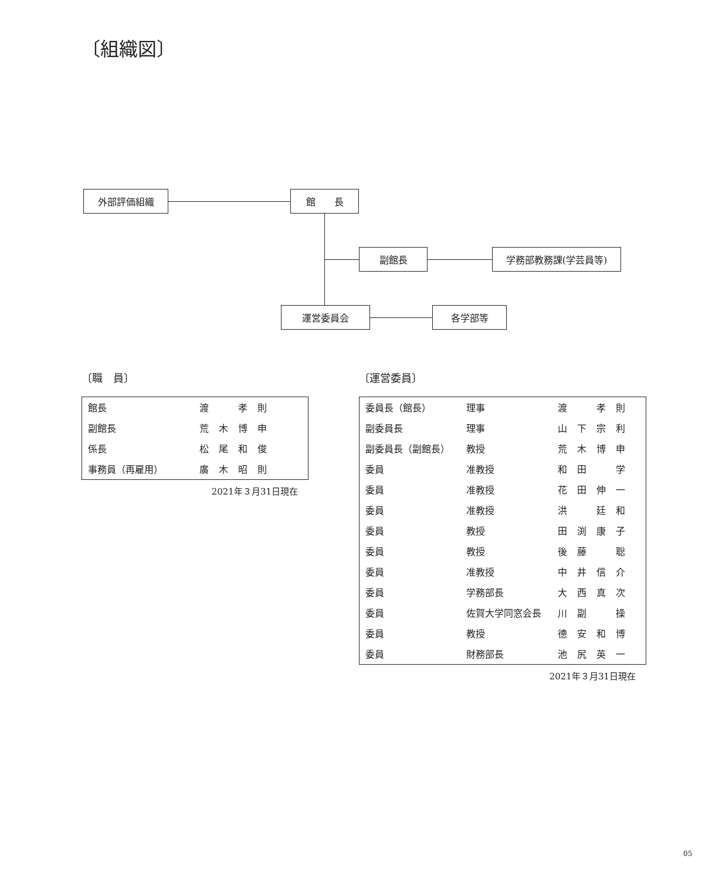〔組織図〕
外部評価組織 館　　長
副館長 学務部教務課(学芸員等)
運営委員会 各学部等
〔職　員〕
| 館長 | 渡 孝則 |
| 副館長 | 荒木博申 |
| 係長 | 松尾和俊 |
| 事務員（再雇用） | 廣木昭則 |
2021年３月31日現在
〔運営委員〕
| 委員長（館長） | 理事 | 渡 孝則 |
| 副委員長 | 理事 | 山下宗利 |
| 副委員長（副館長） | 教授 | 荒木博申 |
| 委員 | 准教授 | 和田 学 |
| 委員 | 准教授 | 花田伸一 |
| 委員 | 准教授 | 洪 廷和 |
| 委員 | 教授 | 田渕康子 |
| 委員 | 教授 | 後藤 聡 |
| 委員 | 准教授 | 中井信介 |
| 委員 | 学務部長 | 大西真次 |
| 委員 | 佐賀大学同窓会長 | 川副 操 |
| 委員 | 教授 | 德安和博 |
| 委員 | 財務部長 | 池尻英一 |
2021年３月31日現在
05